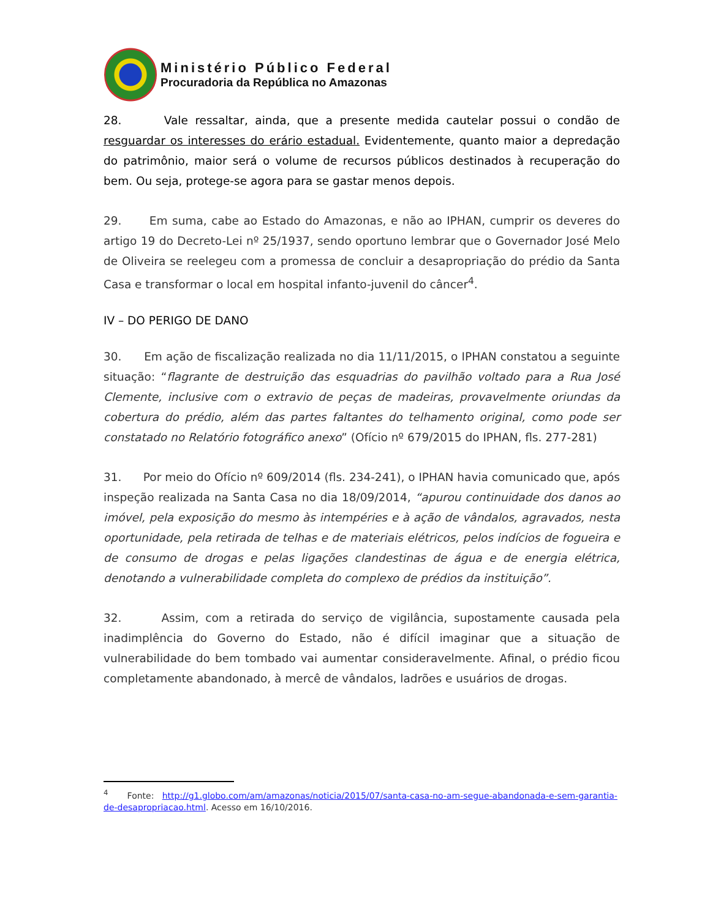Ministério Público Federal
Procuradoria da República no Amazonas
28. Vale ressaltar, ainda, que a presente medida cautelar possui o condão de resguardar os interesses do erário estadual. Evidentemente, quanto maior a depredação do patrimônio, maior será o volume de recursos públicos destinados à recuperação do bem. Ou seja, protege-se agora para se gastar menos depois.
29. Em suma, cabe ao Estado do Amazonas, e não ao IPHAN, cumprir os deveres do artigo 19 do Decreto-Lei nº 25/1937, sendo oportuno lembrar que o Governador José Melo de Oliveira se reelegeu com a promessa de concluir a desapropriação do prédio da Santa Casa e transformar o local em hospital infanto-juvenil do câncer<sup>4</sup>.
IV – DO PERIGO DE DANO
30. Em ação de fiscalização realizada no dia 11/11/2015, o IPHAN constatou a seguinte situação: “flagrante de destruição das esquadrias do pavilhão voltado para a Rua José Clemente, inclusive com o extravio de peças de madeiras, provavelmente oriundas da cobertura do prédio, além das partes faltantes do telhamento original, como pode ser constatado no Relatório fotográfico anexo” (Ofício nº 679/2015 do IPHAN, fls. 277-281)
31. Por meio do Ofício nº 609/2014 (fls. 234-241), o IPHAN havia comunicado que, após inspeção realizada na Santa Casa no dia 18/09/2014, “apurou continuidade dos danos ao imóvel, pela exposição do mesmo às intempéries e à ação de vândalos, agravados, nesta oportunidade, pela retirada de telhas e de materiais elétricos, pelos indícios de fogueira e de consumo de drogas e pelas ligações clandestinas de água e de energia elétrica, denotando a vulnerabilidade completa do complexo de prédios da instituição”.
32. Assim, com a retirada do serviço de vigilância, supostamente causada pela inadimplência do Governo do Estado, não é difícil imaginar que a situação de vulnerabilidade do bem tombado vai aumentar consideravelmente. Afinal, o prédio ficou completamente abandonado, à mercê de vândalos, ladrões e usuários de drogas.
<sup>4</sup> Fonte: http://g1.globo.com/am/amazonas/noticia/2015/07/santa-casa-no-am-segue-abandonada-e-sem-garantia-de-desapropriacao.html. Acesso em 16/10/2016.